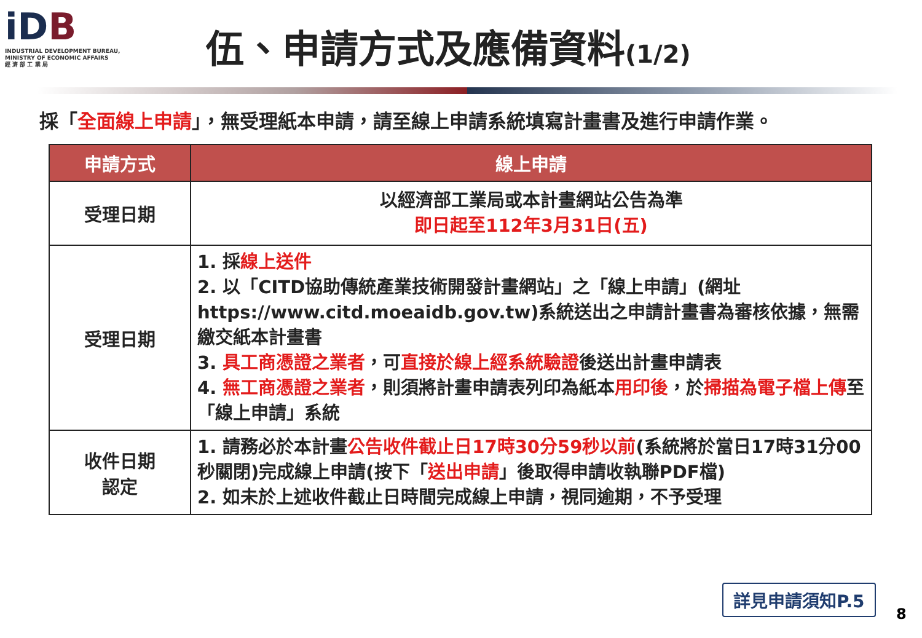iDB
INDUSTRIAL DEVELOPMENT BUREAU,
MINISTRY OF ECONOMIC AFFAIRS
經 濟 部 工 業 局
伍、申請方式及應備資料(1/2)
採「全面線上申請」，無受理紙本申請，請至線上申請系統填寫計畫書及進行申請作業。
| 申請方式 | 線上申請 |
| --- | --- |
| 受理日期 | 以經濟部工業局或本計畫網站公告為準 即日起至112年3月31日(五) |
| 受理日期 | 1. 採 線上送件 2. 以「CITD協助傳統產業技術開發計畫網站」之「線上申請」(網址 https://www.citd.moeaidb.gov.tw)系統送出之申請計畫書為審核依據，無需繳交紙本計畫書 3. 具工商憑證之業者 ，可 直接於線上經系統驗證 後送出計畫申請表 4. 無工商憑證之業者 ，則須將計畫申請表列印為紙本 用印後 ，於 掃描為電子檔上傳 至「線上申請」系統 |
| 收件日期 認定 | 1. 請務必於本計畫 公告收件截止日17時30分59秒以前 (系統將於當日17時31分00秒關閉)完成線上申請(按下「 送出申請 」後取得申請收執聯PDF檔) 2. 如未於上述收件截止日時間完成線上申請，視同逾期，不予受理 |
詳見申請須知P.5
8